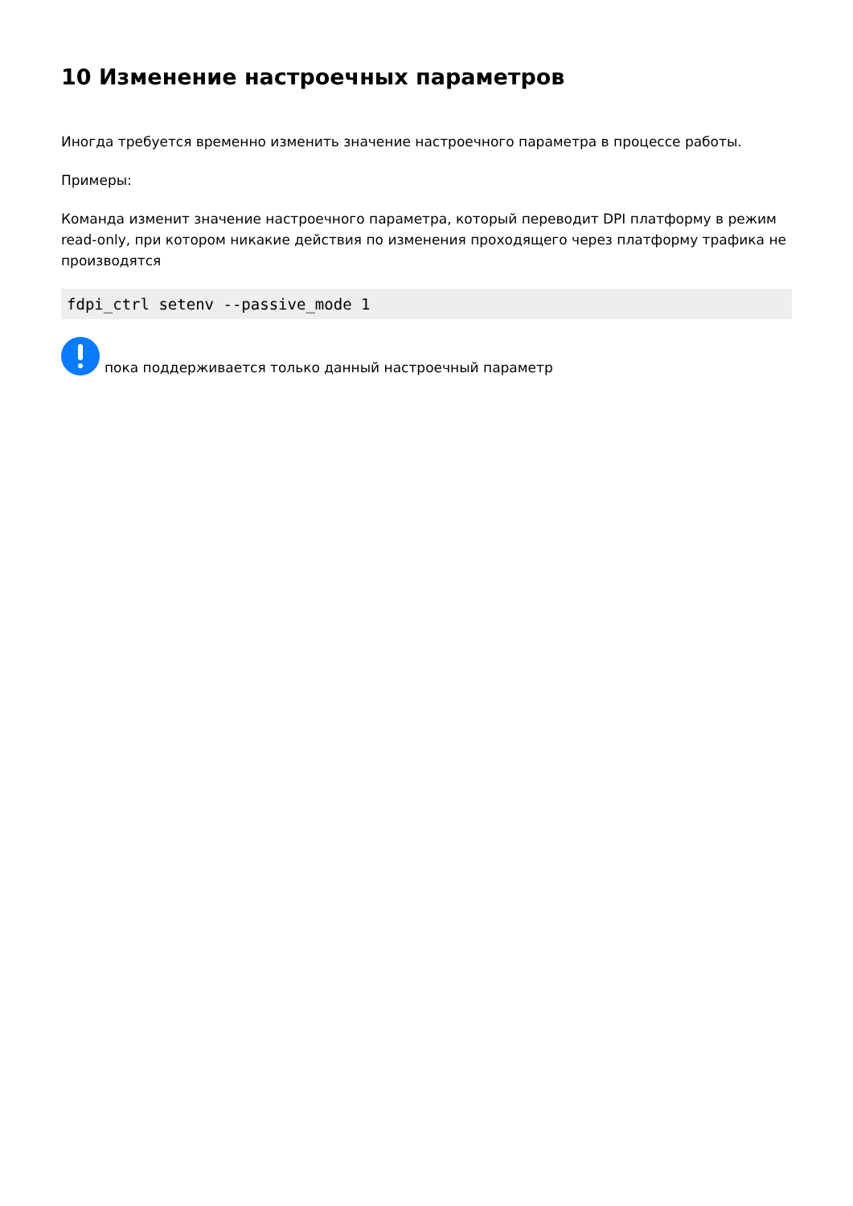10 Изменение настроечных параметров
Иногда требуется временно изменить значение настроечного параметра в процессе работы.
Примеры:
Команда изменит значение настроечного параметра, который переводит DPI платформу в режим read-only, при котором никакие действия по изменения проходящего через платформу трафика не производятся
fdpi_ctrl setenv --passive_mode 1
пока поддерживается только данный настроечный параметр